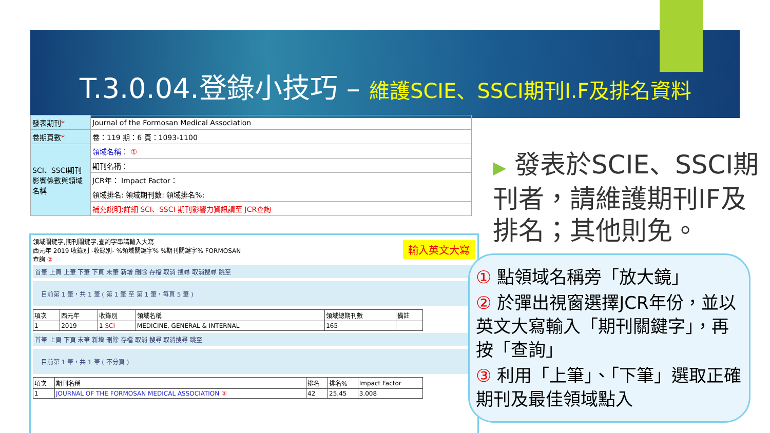T.3.0.04.登錄小技巧 – 維護SCIE、SSCI期刊I.F及排名資料
| 發表期刊 * | Journal of the Formosan Medical Association |
| 卷期頁數 * | 卷：119 期：6 頁：1093-1100 |
| SCI、SSCI期刊影響係數與領域名稱 | 領域名稱： ① |
| | 期刊名稱： |
| | JCR年： Impact Factor： |
| | 領域排名: 領域期刊數: 領域排名%: |
| | 補充說明:詳細 SCI、SSCI 期刊影響力資訊請至 JCR查詢 |
領域關鍵字,期刊關鍵字,查詢字串請輸入大寫
西元年 2019 收錄別 -收錄別- %領域關鍵字% %期刊關鍵字% FORMOSAN
查詢 ②
首筆 上頁 上筆 下筆 下頁 末筆 新增 刪除 存檔 取消 搜尋 取消搜尋 跳至
目前第 1 筆，共 1 筆 ( 第 1 筆 至 第 1 筆，每頁 5 筆 )
| 項次 | 西元年 | 收錄別 | 領域名稱 | 領域總期刊數 | 備註 |
| --- | --- | --- | --- | --- | --- |
| 1 | 2019 | 1 SCI | MEDICINE, GENERAL & INTERNAL | 165 | |
首筆 上頁 下頁 末筆 新增 刪除 存檔 取消 搜尋 取消搜尋 跳至
目前第 1 筆，共 1 筆 ( 不分頁 )
| 項次 | 期刊名稱 | 排名 | 排名% | Impact Factor |
| --- | --- | --- | --- | --- |
| 1 | JOURNAL OF THE FORMOSAN MEDICAL ASSOCIATION ③ | 42 | 25.45 | 3.008 |
輸入英文大寫
▶ 發表於SCIE、SSCI期刊者，請維護期刊IF及排名；其他則免。
① 點領域名稱旁「放大鏡」
② 於彈出視窗選擇JCR年份，並以英文大寫輸入「期刊關鍵字」，再按「查詢」
③ 利用「上筆」、「下筆」選取正確期刊及最佳領域點入